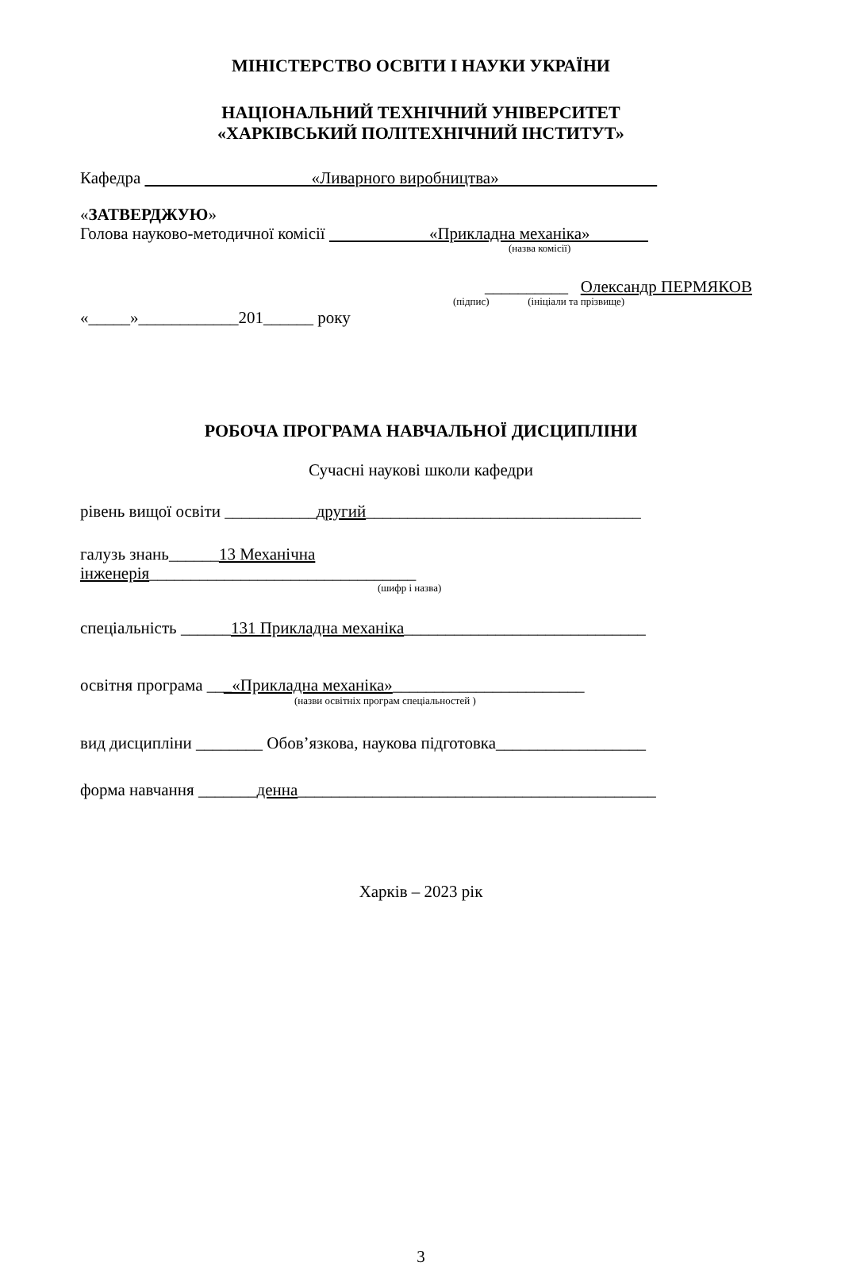МІНІСТЕРСТВО ОСВІТИ І НАУКИ УКРАЇНИ
НАЦІОНАЛЬНИЙ ТЕХНІЧНИЙ УНІВЕРСИТЕТ
«ХАРКІВСЬКИЙ ПОЛІТЕХНІЧНИЙ ІНСТИТУТ»
Кафедра «Ливарного виробництва»
«ЗАТВЕРДЖУЮ»
Голова науково-методичної комісії «Прикладна механіка»
(назва комісії)
__________ Олександр ПЕРМЯКОВ
(підпис) (ініціали та прізвище)
«_____»____________201______ року
РОБОЧА ПРОГРАМА НАВЧАЛЬНОЇ ДИСЦИПЛІНИ
Сучасні наукові школи кафедри
рівень вищої освіти ___________другий_________________________________
галузь знань______13 Механічна
інженерія________________________________
(шифр і назва)
спеціальність ______131 Прикладна механіка_____________________________
освітня програма ___«Прикладна механіка»_______________________
(назви освітніх програм спеціальностей )
вид дисципліни ________ Обов’язкова, наукова підготовка__________________
форма навчання _______денна___________________________________________
Харків – 2023 рік
3